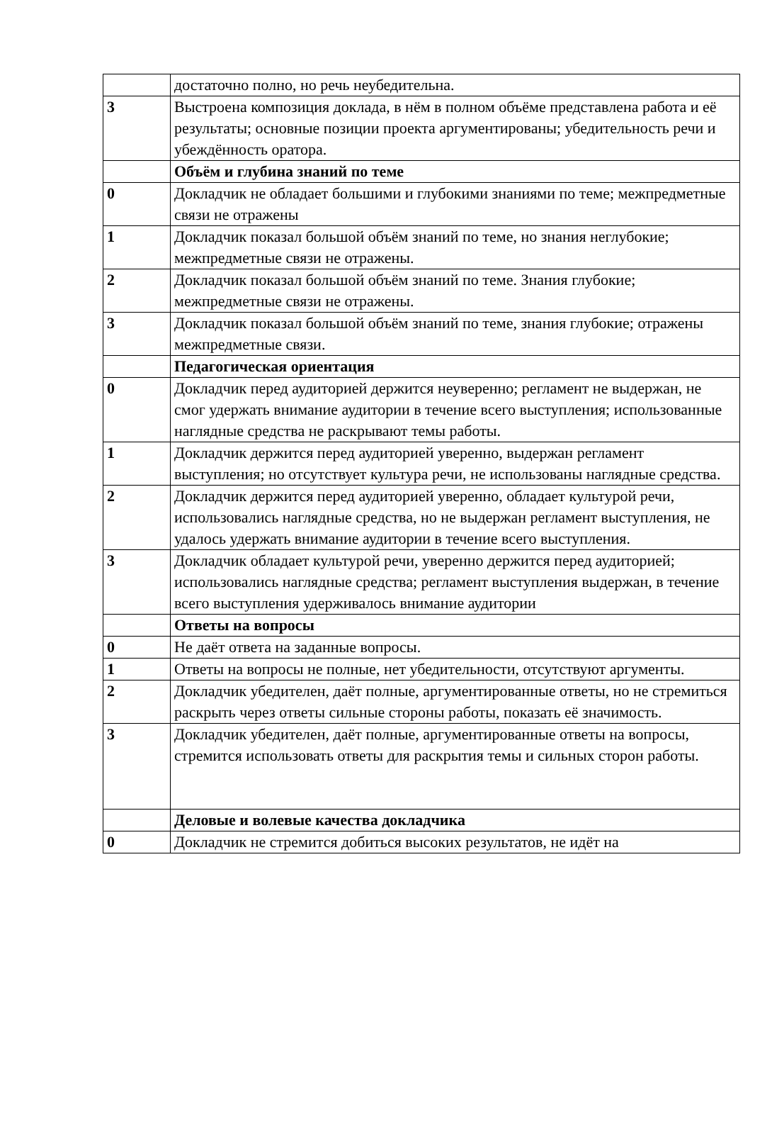| | достаточно полно, но речь неубедительна. |
| 3 | Выстроена композиция доклада, в нём в полном объёме представлена работа и её результаты; основные позиции проекта аргументированы; убедительность речи и убеждённость оратора. |
| | Объём и глубина знаний по теме |
| 0 | Докладчик не обладает большими и глубокими знаниями по теме; межпредметные связи не отражены |
| 1 | Докладчик показал большой объём знаний по теме, но знания неглубокие; межпредметные связи не отражены. |
| 2 | Докладчик показал большой объём знаний по теме. Знания глубокие; межпредметные связи не отражены. |
| 3 | Докладчик показал большой объём знаний по теме, знания глубокие; отражены межпредметные связи. |
| | Педагогическая ориентация |
| 0 | Докладчик перед аудиторией держится неуверенно; регламент не выдержан, не смог удержать внимание аудитории в течение всего выступления; использованные наглядные средства не раскрывают темы работы. |
| 1 | Докладчик держится перед аудиторией уверенно, выдержан регламент выступления; но отсутствует культура речи, не использованы наглядные средства. |
| 2 | Докладчик держится перед аудиторией уверенно, обладает культурой речи, использовались наглядные средства, но не выдержан регламент выступления, не удалось удержать внимание аудитории в течение всего выступления. |
| 3 | Докладчик обладает культурой речи, уверенно держится перед аудиторией; использовались наглядные средства; регламент выступления выдержан, в течение всего выступления удерживалось внимание аудитории |
| | Ответы на вопросы |
| 0 | Не даёт ответа на заданные вопросы. |
| 1 | Ответы на вопросы не полные, нет убедительности, отсутствуют аргументы. |
| 2 | Докладчик убедителен, даёт полные, аргументированные ответы, но не стремиться раскрыть через ответы сильные стороны работы, показать её значимость. |
| 3 | Докладчик убедителен, даёт полные, аргументированные ответы на вопросы, стремится использовать ответы для раскрытия темы и сильных сторон работы. |
| | Деловые и волевые качества докладчика |
| 0 | Докладчик не стремится добиться высоких результатов, не идёт на |